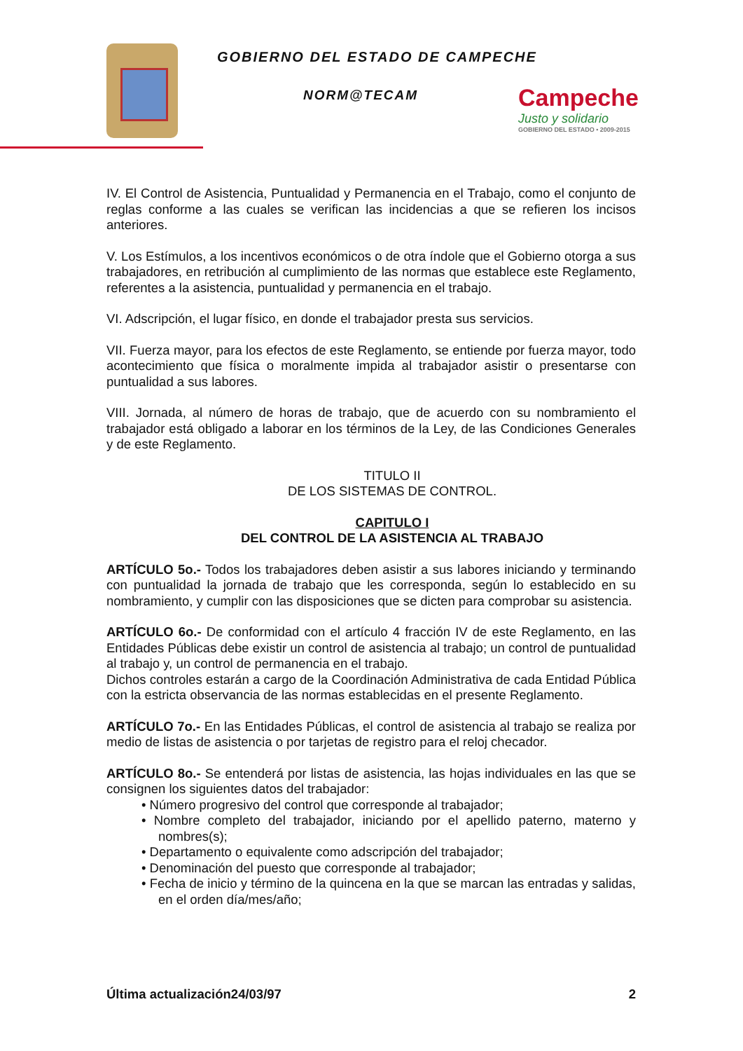GOBIERNO DEL ESTADO DE CAMPECHE
NORM@TECAM
Campeche
Justo y solidario
GOBIERNO DEL ESTADO • 2009-2015
IV. El Control de Asistencia, Puntualidad y Permanencia en el Trabajo, como el conjunto de reglas conforme a las cuales se verifican las incidencias a que se refieren los incisos anteriores.
V. Los Estímulos, a los incentivos económicos o de otra índole que el Gobierno otorga a sus trabajadores, en retribución al cumplimiento de las normas que establece este Reglamento, referentes a la asistencia, puntualidad y permanencia en el trabajo.
VI. Adscripción, el lugar físico, en donde el trabajador presta sus servicios.
VII. Fuerza mayor, para los efectos de este Reglamento, se entiende por fuerza mayor, todo acontecimiento que física o moralmente impida al trabajador asistir o presentarse con puntualidad a sus labores.
VIII. Jornada, al número de horas de trabajo, que de acuerdo con su nombramiento el trabajador está obligado a laborar en los términos de la Ley, de las Condiciones Generales y de este Reglamento.
TITULO II
DE LOS SISTEMAS DE CONTROL.
CAPITULO I
DEL CONTROL DE LA ASISTENCIA AL TRABAJO
ARTÍCULO 5o.- Todos los trabajadores deben asistir a sus labores iniciando y terminando con puntualidad la jornada de trabajo que les corresponda, según lo establecido en su nombramiento, y cumplir con las disposiciones que se dicten para comprobar su asistencia.
ARTÍCULO 6o.- De conformidad con el artículo 4 fracción IV de este Reglamento, en las Entidades Públicas debe existir un control de asistencia al trabajo; un control de puntualidad al trabajo y, un control de permanencia en el trabajo.
Dichos controles estarán a cargo de la Coordinación Administrativa de cada Entidad Pública con la estricta observancia de las normas establecidas en el presente Reglamento.
ARTÍCULO 7o.- En las Entidades Públicas, el control de asistencia al trabajo se realiza por medio de listas de asistencia o por tarjetas de registro para el reloj checador.
ARTÍCULO 8o.- Se entenderá por listas de asistencia, las hojas individuales en las que se consignen los siguientes datos del trabajador:
• Número progresivo del control que corresponde al trabajador;
• Nombre completo del trabajador, iniciando por el apellido paterno, materno y nombres(s);
• Departamento o equivalente como adscripción del trabajador;
• Denominación del puesto que corresponde al trabajador;
• Fecha de inicio y término de la quincena en la que se marcan las entradas y salidas, en el orden día/mes/año;
Última actualización24/03/97 2